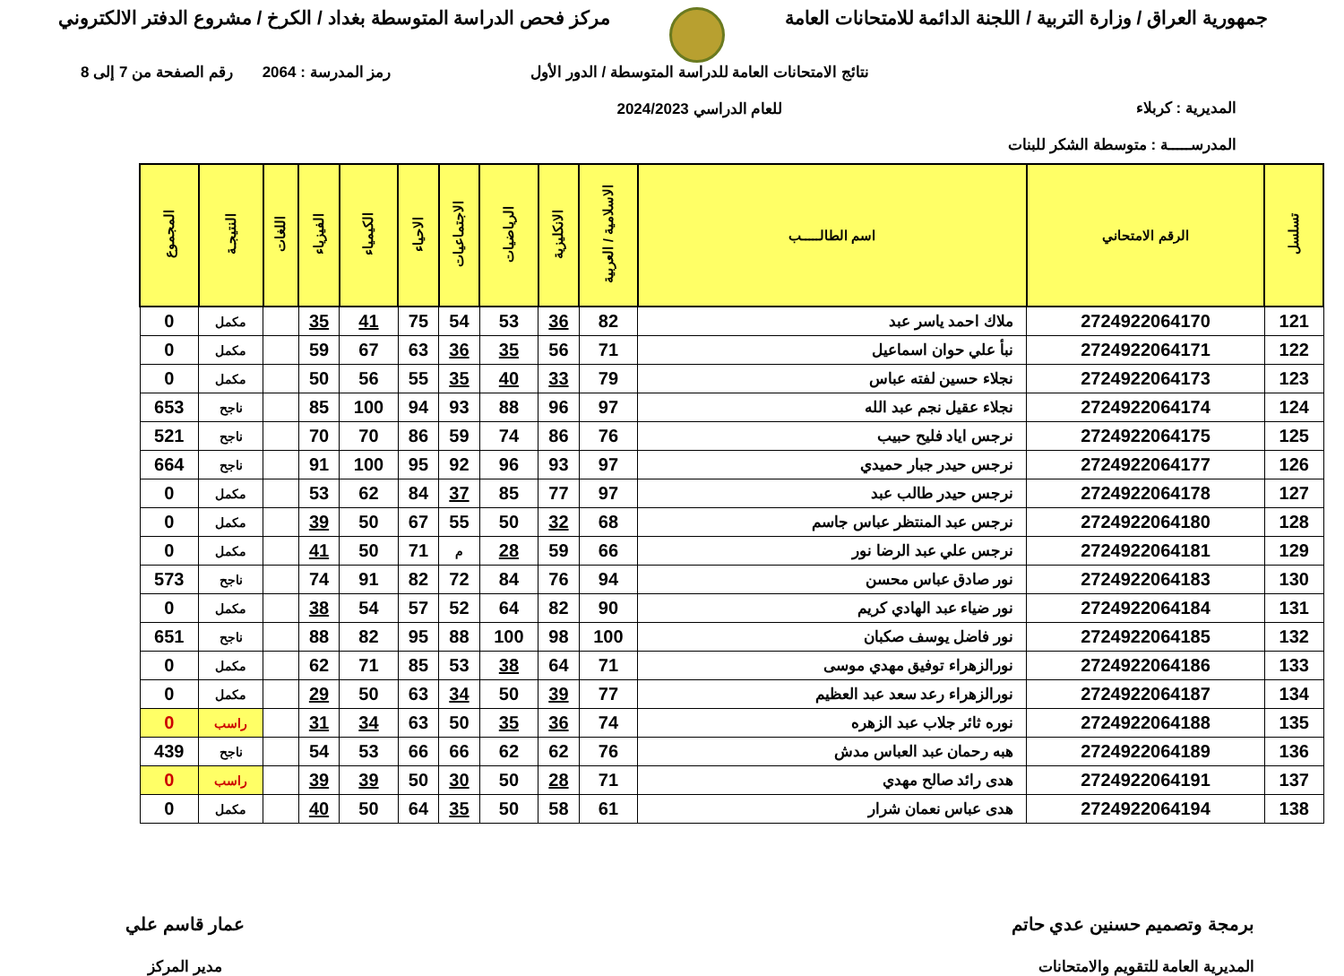جمهورية العراق / وزارة التربية / اللجنة الدائمة للامتحانات العامة
مركز فحص الدراسة المتوسطة بغداد / الكرخ / مشروع الدفتر الالكتروني
المديرية : كربلاء
المدرســـــة : متوسطة الشكر للبنات
نتائج الامتحانات العامة للدراسة المتوسطة / الدور الأول
للعام الدراسي 2024/2023
رمز المدرسة : 2064 رقم الصفحة من 7 إلى 8
| تسلسل | الرقم الامتحاني | اسم الطالـــــب | الاسلامية / العربية | الانكليزية | الرياضيات | الاجتماعيات | الاحياء | الكيمياء | الفيزياء | اللغات | النتيجـة | المجموع |
| --- | --- | --- | --- | --- | --- | --- | --- | --- | --- | --- | --- | --- |
| 121 | 2724922064170 | ملاك احمد ياسر عبد | 82 | 36 | 53 | 54 | 75 | 41 | 35 | | مكمل | 0 |
| 122 | 2724922064171 | نبأ علي حوان اسماعيل | 71 | 56 | 35 | 36 | 63 | 67 | 59 | | مكمل | 0 |
| 123 | 2724922064173 | نجلاء حسين لفته عباس | 79 | 33 | 40 | 35 | 55 | 56 | 50 | | مكمل | 0 |
| 124 | 2724922064174 | نجلاء عقيل نجم عبد الله | 97 | 96 | 88 | 93 | 94 | 100 | 85 | | ناجح | 653 |
| 125 | 2724922064175 | نرجس اياد فليح حبيب | 76 | 86 | 74 | 59 | 86 | 70 | 70 | | ناجح | 521 |
| 126 | 2724922064177 | نرجس حيدر جبار حميدي | 97 | 93 | 96 | 92 | 95 | 100 | 91 | | ناجح | 664 |
| 127 | 2724922064178 | نرجس حيدر طالب عبد | 97 | 77 | 85 | 37 | 84 | 62 | 53 | | مكمل | 0 |
| 128 | 2724922064180 | نرجس عبد المنتظر عباس جاسم | 68 | 32 | 50 | 55 | 67 | 50 | 39 | | مكمل | 0 |
| 129 | 2724922064181 | نرجس علي عبد الرضا نور | 66 | 59 | 28 | م | 71 | 50 | 41 | | مكمل | 0 |
| 130 | 2724922064183 | نور صادق عباس محسن | 94 | 76 | 84 | 72 | 82 | 91 | 74 | | ناجح | 573 |
| 131 | 2724922064184 | نور ضياء عبد الهادي كريم | 90 | 82 | 64 | 52 | 57 | 54 | 38 | | مكمل | 0 |
| 132 | 2724922064185 | نور فاضل يوسف صكبان | 100 | 98 | 100 | 88 | 95 | 82 | 88 | | ناجح | 651 |
| 133 | 2724922064186 | نورالزهراء توفيق مهدي موسى | 71 | 64 | 38 | 53 | 85 | 71 | 62 | | مكمل | 0 |
| 134 | 2724922064187 | نورالزهراء رعد سعد عبد العظيم | 77 | 39 | 50 | 34 | 63 | 50 | 29 | | مكمل | 0 |
| 135 | 2724922064188 | نوره ثائر جلاب عبد الزهره | 74 | 36 | 35 | 50 | 63 | 34 | 31 | | راسب | 0 |
| 136 | 2724922064189 | هبه رحمان عبد العباس مدش | 76 | 62 | 62 | 66 | 66 | 53 | 54 | | ناجح | 439 |
| 137 | 2724922064191 | هدى رائد صالح مهدي | 71 | 28 | 50 | 30 | 50 | 39 | 39 | | راسب | 0 |
| 138 | 2724922064194 | هدى عباس نعمان شرار | 61 | 58 | 50 | 35 | 64 | 50 | 40 | | مكمل | 0 |
برمجة وتصميم حسنين عدي حاتم
المديرية العامة للتقويم والامتحانات
عمار قاسم علي
مدير المركز